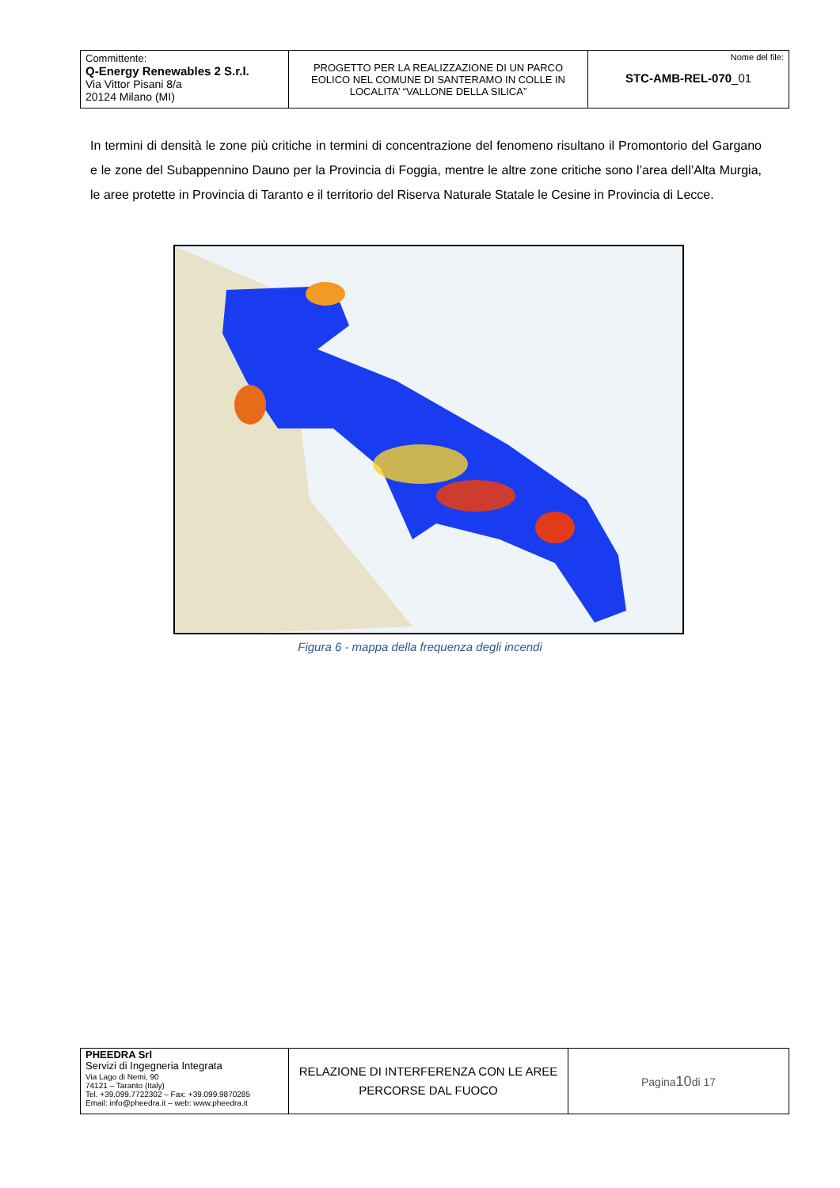| Committente: Q-Energy Renewables 2 S.r.l. Via Vittor Pisani 8/a 20124 Milano (MI) | PROGETTO PER LA REALIZZAZIONE DI UN PARCO EOLICO NEL COMUNE DI SANTERAMO IN COLLE IN LOCALITA’ “VALLONE DELLA SILICA” | Nome del file: STC-AMB-REL-070 _01 |
In termini di densità le zone più critiche in termini di concentrazione del fenomeno risultano il Promontorio del Gargano e le zone del Subappennino Dauno per la Provincia di Foggia, mentre le altre zone critiche sono l’area dell’Alta Murgia, le aree protette in Provincia di Taranto e il territorio del Riserva Naturale Statale le Cesine in Provincia di Lecce.
Figura 6 - mappa della frequenza degli incendi
| PHEEDRA Srl Servizi di Ingegneria Integrata Via Lago di Nemi, 90 74121 – Taranto (Italy) Tel. +39.099.7722302 – Fax: +39.099.9870285 Email: info@pheedra.it – web: www.pheedra.it | RELAZIONE DI INTERFERENZA CON LE AREE PERCORSE DAL FUOCO | Pagina 10 di 17 |